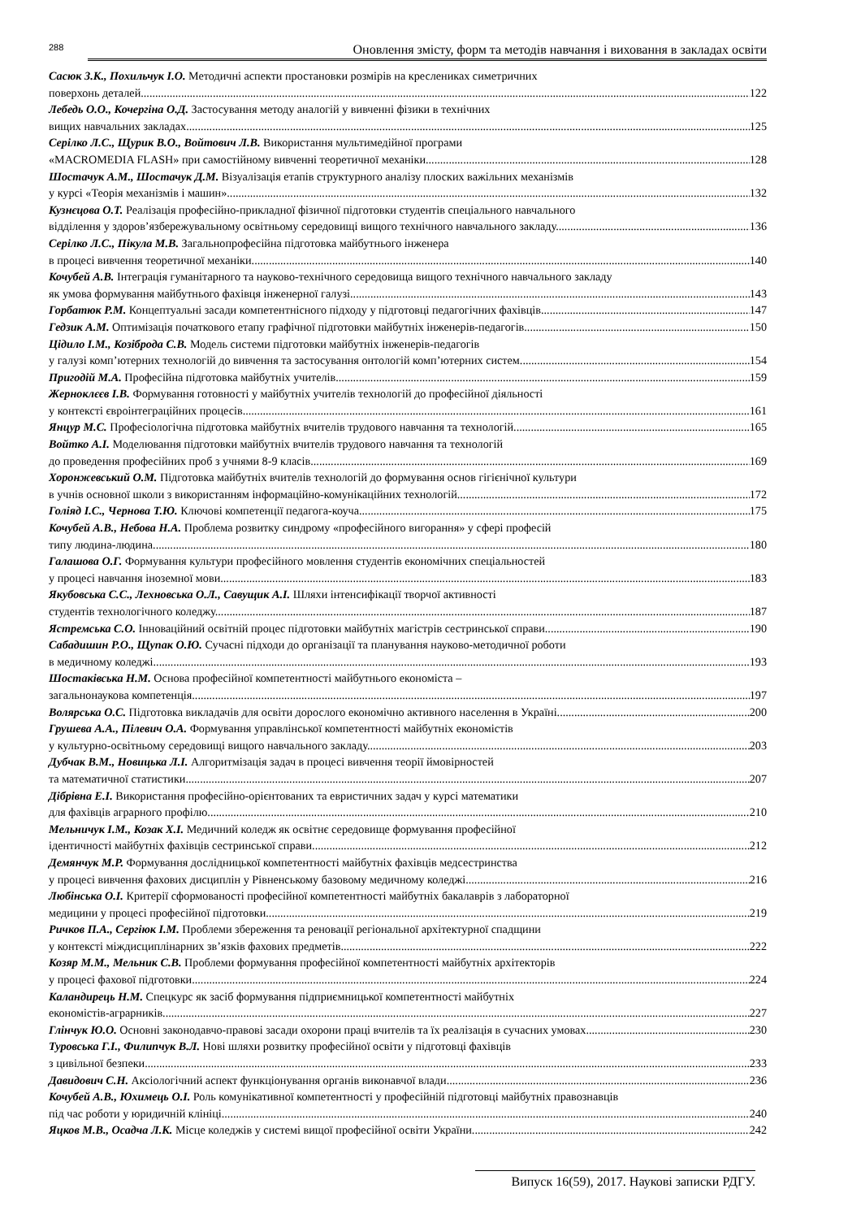288
Оновлення змісту, форм та методів навчання і виховання в закладах освіти
Сасюк З.К., Похильчук І.О. Методичні аспекти простановки розмірів на креслениках симетричних
поверхонь деталей. 122
Лебедь О.О., Кочергіна О.Д. Застосування методу аналогій у вивченні фізики в технічних
вищих навчальних закладах. 125
Серілко Л.С., Щурик В.О., Войтович Л.В. Використання мультимедійної програми
«MACROMEDIA FLASH» при самостійному вивченні теоретичної механіки. 128
Шостачук А.М., Шостачук Д.М. Візуалізація етапів структурного аналізу плоских важільних механізмів
у курсі «Теорія механізмів і машин». 132
Кузнєцова О.Т. Реалізація професійно-прикладної фізичної підготовки студентів спеціального навчального
відділення у здоров’язбережувальному освітньому середовищі вищого технічного навчального закладу. 136
Серілко Л.С., Пікула М.В. Загальнопрофесійна підготовка майбутнього інженера
в процесі вивчення теоретичної механіки. 140
Кочубей А.В. Інтеграція гуманітарного та науково-технічного середовища вищого технічного навчального закладу
як умова формування майбутнього фахівця інженерної галузі. 143
Горбатюк Р.М. Концептуальні засади компетентнісного підходу у підготовці педагогічних фахівців. 147
Гедзик А.М. Оптимізація початкового етапу графічної підготовки майбутніх інженерів-педагогів. 150
Цідило І.М., Козіброда С.В. Модель системи підготовки майбутніх інженерів-педагогів
у галузі комп’ютерних технологій до вивчення та застосування онтологій комп’ютерних систем. 154
Пригодій М.А. Професійна підготовка майбутніх учителів. 159
Жерноклєєв І.В. Формування готовності у майбутніх учителів технологій до професійної діяльності
у контексті євроінтеграційних процесів. 161
Янцур М.С. Професіологічна підготовка майбутніх вчителів трудового навчання та технологій. 165
Войтко А.І. Моделювання підготовки майбутніх вчителів трудового навчання та технологій
до проведення професійних проб з учнями 8-9 класів. 169
Хоронжевський О.М. Підготовка майбутніх вчителів технологій до формування основ гігієнічної культури
в учнів основної школи з використанням інформаційно-комунікаційних технологій. 172
Голіяд І.С., Чернова Т.Ю. Ключові компетенції педагога-коуча. 175
Кочубей А.В., Небова Н.А. Проблема розвитку синдрому «професійного вигорання» у сфері професій
типу людина-людина. 180
Галашова О.Г. Формування культури професійного мовлення студентів економічних спеціальностей
у процесі навчання іноземної мови. 183
Якубовська С.С., Лехновська О.Л., Савущик А.І. Шляхи інтенсифікації творчої активності
студентів технологічного коледжу. 187
Ястремська С.О. Інноваційний освітній процес підготовки майбутніх магістрів сестринської справи. 190
Сабадишин Р.О., Щупак О.Ю. Сучасні підходи до організації та планування науково-методичної роботи
в медичному коледжі. 193
Шостаківська Н.М. Основа професійної компетентності майбутнього економіста –
загальнонаукова компетенція. 197
Волярська О.С. Підготовка викладачів для освіти дорослого економічно активного населення в Україні. 200
Грушева А.А., Пілевич О.А. Формування управлінської компетентності майбутніх економістів
у культурно-освітньому середовищі вищого навчального закладу. 203
Дубчак В.М., Новицька Л.І. Алгоритмізація задач в процесі вивчення теорії ймовірностей
та математичної статистики. 207
Дібрівна Е.І. Використання професійно-орієнтованих та евристичних задач у курсі математики
для фахівців аграрного профілю. 210
Мельничук І.М., Козак Х.І. Медичний коледж як освітнє середовище формування професійної
ідентичності майбутніх фахівців сестринської справи. 212
Демянчук М.Р. Формування дослідницької компетентності майбутніх фахівців медсестринства
у процесі вивчення фахових дисциплін у Рівненському базовому медичному коледжі. 216
Любінська О.І. Критерії сформованості професійної компетентності майбутніх бакалаврів з лабораторної
медицини у процесі професійної підготовки. 219
Ричков П.А., Сергіюк І.М. Проблеми збереження та реновації регіональної архітектурної спадщини
у контексті міждисциплінарних зв’язків фахових предметів. 222
Козяр М.М., Мельник С.В. Проблеми формування професійної компетентності майбутніх архітекторів
у процесі фахової підготовки. 224
Каландирець Н.М. Спецкурс як засіб формування підприємницької компетентності майбутніх
економістів-аграрників. 227
Глінчук Ю.О. Основні законодавчо-правові засади охорони праці вчителів та їх реалізація в сучасних умовах. 230
Туровська Г.І., Филипчук В.Л. Нові шляхи розвитку професійної освіти у підготовці фахівців
з цивільної безпеки. 233
Давидович С.Н. Аксіологічний аспект функціонування органів виконавчої влади. 236
Кочубей А.В., Юхимець О.І. Роль комунікативної компетентності у професійній підготовці майбутніх правознавців
під час роботи у юридичній клініці. 240
Яцков М.В., Осадча Л.К. Місце коледжів у системі вищої професійної освіти України. 242
Випуск 16(59), 2017. Наукові записки РДГУ.